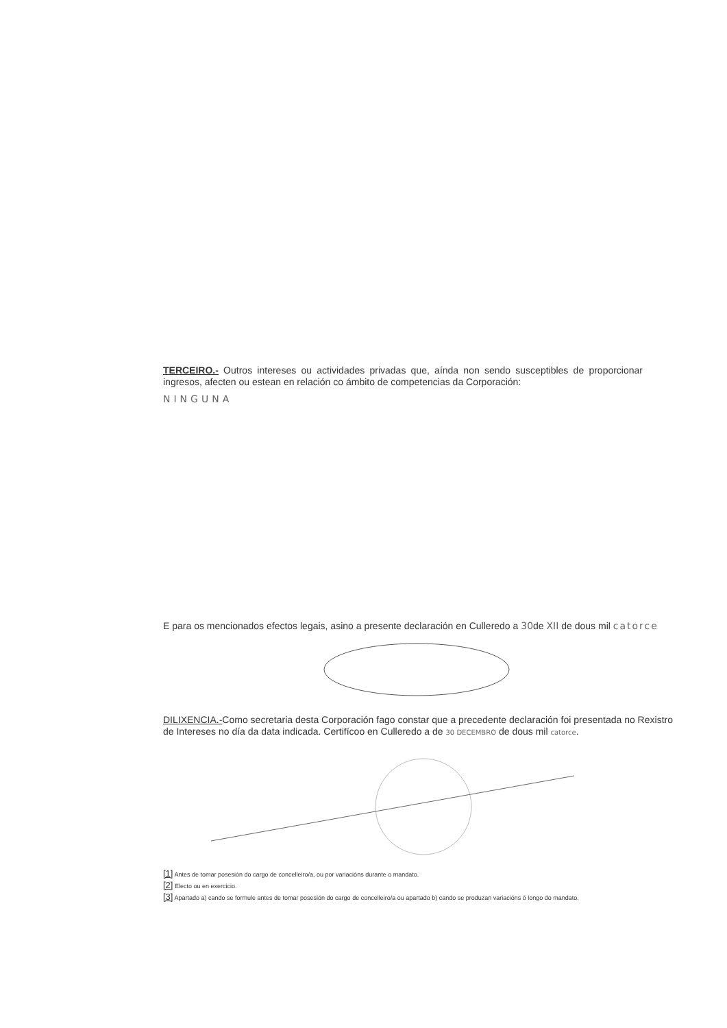TERCEIRO.- Outros intereses ou actividades privadas que, aínda non sendo susceptibles de proporcionar ingresos, afecten ou estean en relación co ámbito de competencias da Corporación:
NINGUNA
E para os mencionados efectos legais, asino a presente declaración en Culleredo a 30de XII de dous mil catorce
DILIXENCIA.-Como secretaria desta Corporación fago constar que a precedente declaración foi presentada no Rexistro de Intereses no día da data indicada. Certifícoo en Culleredo a de 30 DECEMBRO de dous mil catorce.
[1] Antes de tomar posesión do cargo de concelleiro/a, ou por variacións durante o mandato.
[2] Electo ou en exercicio.
[3] Apartado a) cando se formule antes de tomar posesión do cargo de concelleiro/a ou apartado b) cando se produzan variacións ó longo do mandato.